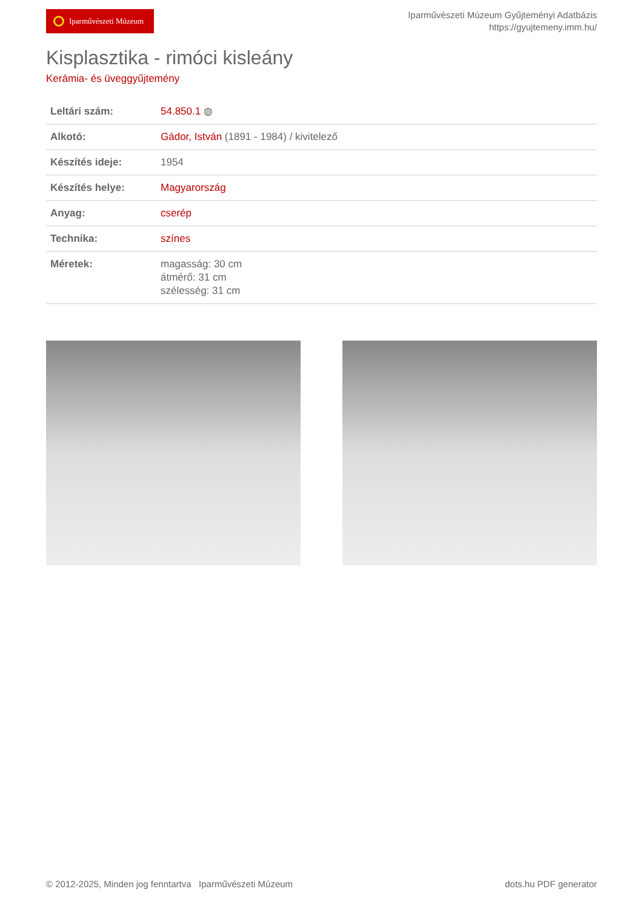Iparművészeti Múzeum
Iparművészeti Múzeum Gyűjteményi Adatbázis
https://gyujtemeny.imm.hu/
Kisplasztika - rimóci kisleány
Kerámia- és üveggyűjtemény
| Leltári szám: | 54.850.1 ◍ |
| Alkotó: | Gádor, István (1891 - 1984) / kivitelező |
| Készítés ideje: | 1954 |
| Készítés helye: | Magyarország |
| Anyag: | cserép |
| Technika: | színes |
| Méretek: | magasság: 30 cm átmérő: 31 cm szélesség: 31 cm |
© 2012-2025, Minden jog fenntartva Iparművészeti Múzeum
dots.hu PDF generator